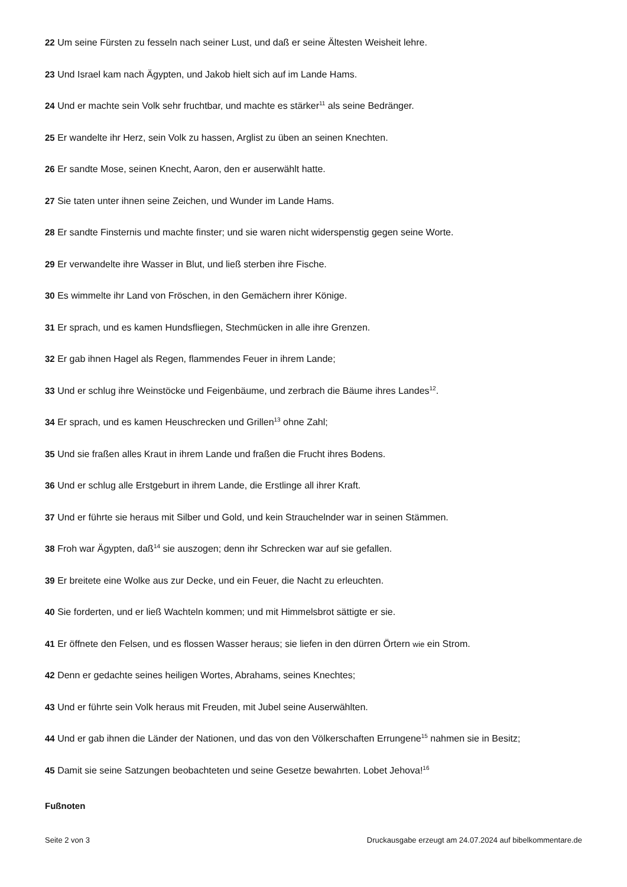22 Um seine Fürsten zu fesseln nach seiner Lust, und daß er seine Ältesten Weisheit lehre.
23 Und Israel kam nach Ägypten, und Jakob hielt sich auf im Lande Hams.
24 Und er machte sein Volk sehr fruchtbar, und machte es stärker<sup>11</sup> als seine Bedränger.
25 Er wandelte ihr Herz, sein Volk zu hassen, Arglist zu üben an seinen Knechten.
26 Er sandte Mose, seinen Knecht, Aaron, den er auserwählt hatte.
27 Sie taten unter ihnen seine Zeichen, und Wunder im Lande Hams.
28 Er sandte Finsternis und machte finster; und sie waren nicht widerspenstig gegen seine Worte.
29 Er verwandelte ihre Wasser in Blut, und ließ sterben ihre Fische.
30 Es wimmelte ihr Land von Fröschen, in den Gemächern ihrer Könige.
31 Er sprach, und es kamen Hundsfliegen, Stechmücken in alle ihre Grenzen.
32 Er gab ihnen Hagel als Regen, flammendes Feuer in ihrem Lande;
33 Und er schlug ihre Weinstöcke und Feigenbäume, und zerbrach die Bäume ihres Landes<sup>12</sup>.
34 Er sprach, und es kamen Heuschrecken und Grillen<sup>13</sup> ohne Zahl;
35 Und sie fraßen alles Kraut in ihrem Lande und fraßen die Frucht ihres Bodens.
36 Und er schlug alle Erstgeburt in ihrem Lande, die Erstlinge all ihrer Kraft.
37 Und er führte sie heraus mit Silber und Gold, und kein Strauchelnder war in seinen Stämmen.
38 Froh war Ägypten, daß<sup>14</sup> sie auszogen; denn ihr Schrecken war auf sie gefallen.
39 Er breitete eine Wolke aus zur Decke, und ein Feuer, die Nacht zu erleuchten.
40 Sie forderten, und er ließ Wachteln kommen; und mit Himmelsbrot sättigte er sie.
41 Er öffnete den Felsen, und es flossen Wasser heraus; sie liefen in den dürren Örtern wie ein Strom.
42 Denn er gedachte seines heiligen Wortes, Abrahams, seines Knechtes;
43 Und er führte sein Volk heraus mit Freuden, mit Jubel seine Auserwählten.
44 Und er gab ihnen die Länder der Nationen, und das von den Völkerschaften Errungene<sup>15</sup> nahmen sie in Besitz;
45 Damit sie seine Satzungen beobachteten und seine Gesetze bewahrten. Lobet Jehova!<sup>16</sup>
Fußnoten
Seite 2 von 3 Druckausgabe erzeugt am 24.07.2024 auf bibelkommentare.de